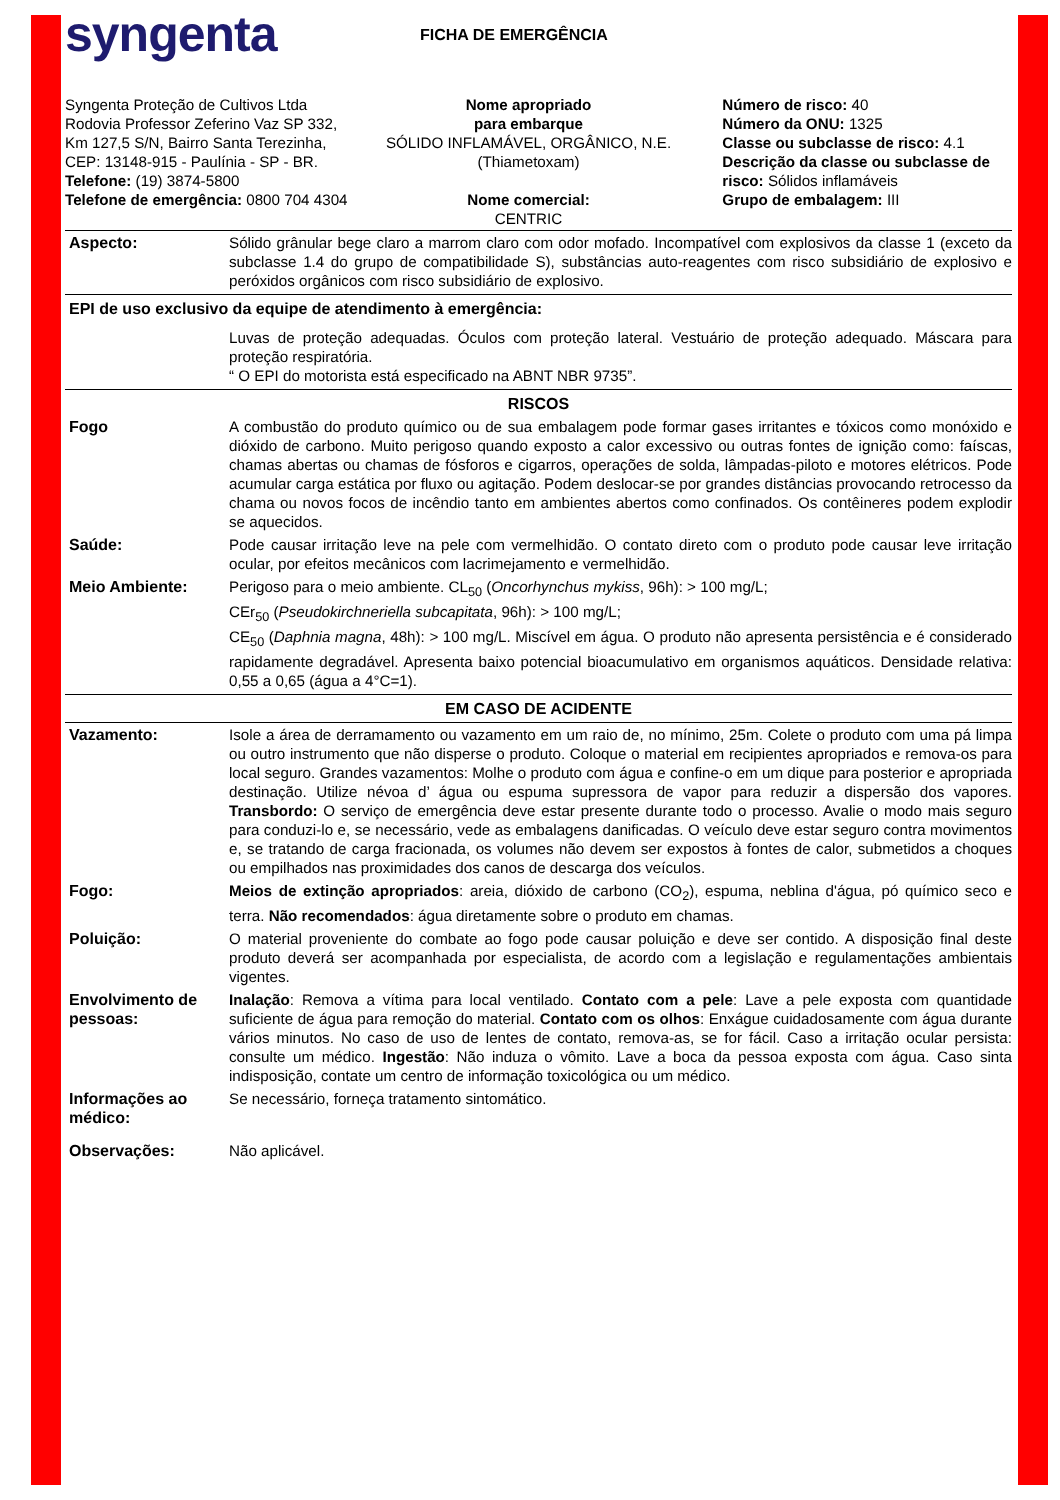syngenta
FICHA DE EMERGÊNCIA
Syngenta Proteção de Cultivos Ltda Rodovia Professor Zeferino Vaz SP 332, Km 127,5 S/N, Bairro Santa Terezinha, CEP: 13148-915 - Paulínia - SP - BR.
Telefone: (19) 3874-5800
Telefone de emergência: 0800 704 4304
Nome apropriado
para embarque
SÓLIDO INFLAMÁVEL, ORGÂNICO, N.E.
(Thiametoxam)
Nome comercial:
CENTRIC
Número de risco: 40
Número da ONU: 1325
Classe ou subclasse de risco: 4.1
Descrição da classe ou subclasse de risco: Sólidos inflamáveis
Grupo de embalagem: III
Aspecto: Sólido grânular bege claro a marrom claro com odor mofado. Incompatível com explosivos da classe 1 (exceto da subclasse 1.4 do grupo de compatibilidade S), substâncias auto-reagentes com risco subsidiário de explosivo e peróxidos orgânicos com risco subsidiário de explosivo.
EPI de uso exclusivo da equipe de atendimento à emergência:
Luvas de proteção adequadas. Óculos com proteção lateral. Vestuário de proteção adequado. Máscara para proteção respiratória.
“ O EPI do motorista está especificado na ABNT NBR 9735”.
RISCOS
Fogo A combustão do produto químico ou de sua embalagem pode formar gases irritantes e tóxicos como monóxido e dióxido de carbono. Muito perigoso quando exposto a calor excessivo ou outras fontes de ignição como: faíscas, chamas abertas ou chamas de fósforos e cigarros, operações de solda, lâmpadas-piloto e motores elétricos. Pode acumular carga estática por fluxo ou agitação. Podem deslocar-se por grandes distâncias provocando retrocesso da chama ou novos focos de incêndio tanto em ambientes abertos como confinados. Os contêineres podem explodir se aquecidos.
Saúde: Pode causar irritação leve na pele com vermelhidão. O contato direto com o produto pode causar leve irritação ocular, por efeitos mecânicos com lacrimejamento e vermelhidão.
Meio Ambiente: Perigoso para o meio ambiente. CL<sub>50</sub> (Oncorhynchus mykiss, 96h): > 100 mg/L;
CEr<sub>50</sub> (Pseudokirchneriella subcapitata, 96h): > 100 mg/L;
CE<sub>50</sub> (Daphnia magna, 48h): > 100 mg/L. Miscível em água. O produto não apresenta persistência e é considerado rapidamente degradável. Apresenta baixo potencial bioacumulativo em organismos aquáticos. Densidade relativa: 0,55 a 0,65 (água a 4°C=1).
EM CASO DE ACIDENTE
Vazamento: Isole a área de derramamento ou vazamento em um raio de, no mínimo, 25m. Colete o produto com uma pá limpa ou outro instrumento que não disperse o produto. Coloque o material em recipientes apropriados e remova-os para local seguro. Grandes vazamentos: Molhe o produto com água e confine-o em um dique para posterior e apropriada destinação. Utilize névoa d’ água ou espuma supressora de vapor para reduzir a dispersão dos vapores. Transbordo: O serviço de emergência deve estar presente durante todo o processo. Avalie o modo mais seguro para conduzi-lo e, se necessário, vede as embalagens danificadas. O veículo deve estar seguro contra movimentos e, se tratando de carga fracionada, os volumes não devem ser expostos à fontes de calor, submetidos a choques ou empilhados nas proximidades dos canos de descarga dos veículos.
Fogo: Meios de extinção apropriados: areia, dióxido de carbono (CO<sub>2</sub>), espuma, neblina d'água, pó químico seco e terra. Não recomendados: água diretamente sobre o produto em chamas.
Poluição: O material proveniente do combate ao fogo pode causar poluição e deve ser contido. A disposição final deste produto deverá ser acompanhada por especialista, de acordo com a legislação e regulamentações ambientais vigentes.
Envolvimento de pessoas:
Inalação: Remova a vítima para local ventilado. Contato com a pele: Lave a pele exposta com quantidade suficiente de água para remoção do material. Contato com os olhos: Enxágue cuidadosamente com água durante vários minutos. No caso de uso de lentes de contato, remova-as, se for fácil. Caso a irritação ocular persista: consulte um médico. Ingestão: Não induza o vômito. Lave a boca da pessoa exposta com água. Caso sinta indisposição, contate um centro de informação toxicológica ou um médico.
Informações ao médico:
Se necessário, forneça tratamento sintomático.
Observações: Não aplicável.